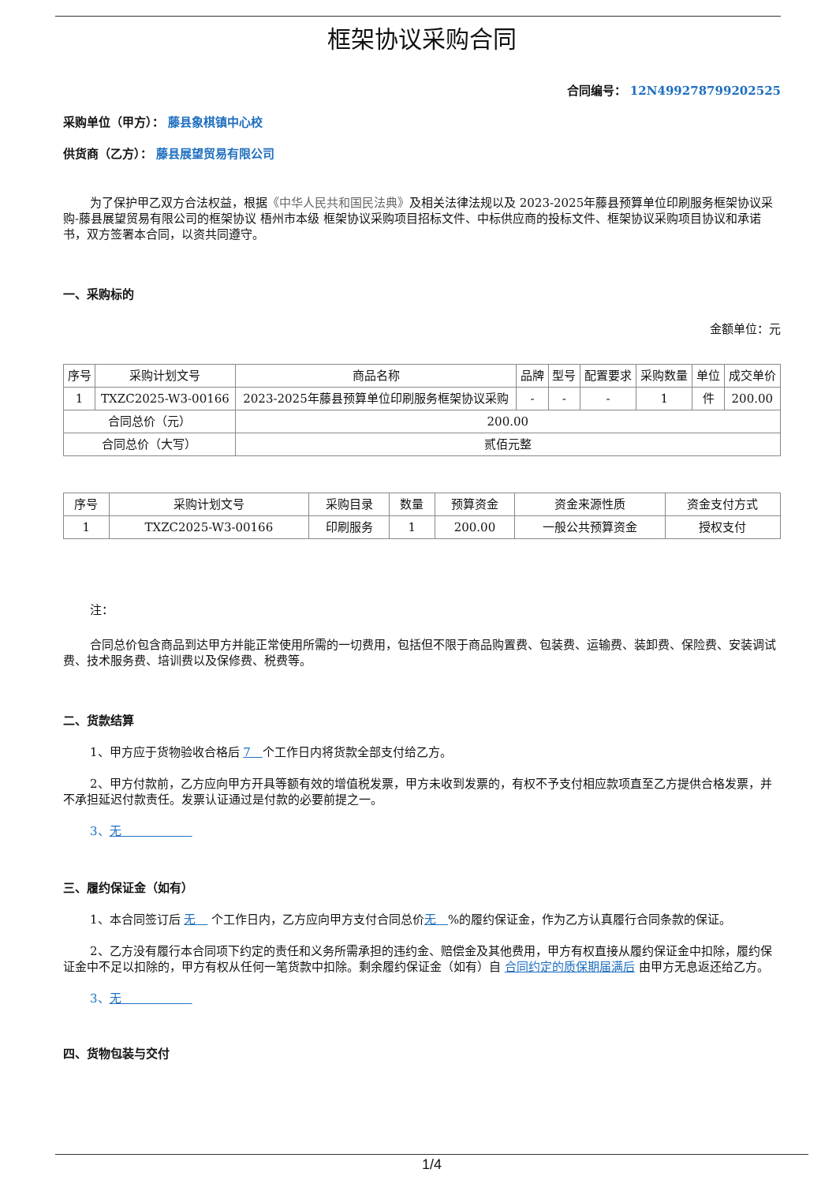框架协议采购合同
合同编号： 12N499278799202525
采购单位（甲方）： 藤县象棋镇中心校
供货商（乙方）： 藤县展望贸易有限公司
为了保护甲乙双方合法权益，根据《中华人民共和国民法典》及相关法律法规以及 2023-2025年藤县预算单位印刷服务框架协议采购-藤县展望贸易有限公司的框架协议 梧州市本级 框架协议采购项目招标文件、中标供应商的投标文件、框架协议采购项目协议和承诺书，双方签署本合同，以资共同遵守。
一、采购标的
金额单位：元
| 序号 | 采购计划文号 | 商品名称 | 品牌 | 型号 | 配置要求 | 采购数量 | 单位 | 成交单价 |
| --- | --- | --- | --- | --- | --- | --- | --- | --- |
| 1 | TXZC2025-W3-00166 | 2023-2025年藤县预算单位印刷服务框架协议采购 | - | - | - | 1 | 件 | 200.00 |
| 合同总价（元） | | 200.00 | | | | | | |
| 合同总价（大写） | | 贰佰元整 | | | | | | |
| 序号 | 采购计划文号 | 采购目录 | 数量 | 预算资金 | 资金来源性质 | 资金支付方式 |
| --- | --- | --- | --- | --- | --- | --- |
| 1 | TXZC2025-W3-00166 | 印刷服务 | 1 | 200.00 | 一般公共预算资金 | 授权支付 |
注：
合同总价包含商品到达甲方并能正常使用所需的一切费用，包括但不限于商品购置费、包装费、运输费、装卸费、保险费、安装调试费、技术服务费、培训费以及保修费、税费等。
二、货款结算
1、甲方应于货物验收合格后 7　个工作日内将货款全部支付给乙方。
2、甲方付款前，乙方应向甲方开具等额有效的增值税发票，甲方未收到发票的，有权不予支付相应款项直至乙方提供合格发票，并不承担延迟付款责任。发票认证通过是付款的必要前提之一。
3、无　　　　　　
三、履约保证金（如有）
1、本合同签订后 无　 个工作日内，乙方应向甲方支付合同总价无　%的履约保证金，作为乙方认真履行合同条款的保证。
2、乙方没有履行本合同项下约定的责任和义务所需承担的违约金、赔偿金及其他费用，甲方有权直接从履约保证金中扣除，履约保证金中不足以扣除的，甲方有权从任何一笔货款中扣除。剩余履约保证金（如有）自 合同约定的质保期届满后 由甲方无息返还给乙方。
3、无　　　　　　
四、货物包装与交付
1/4